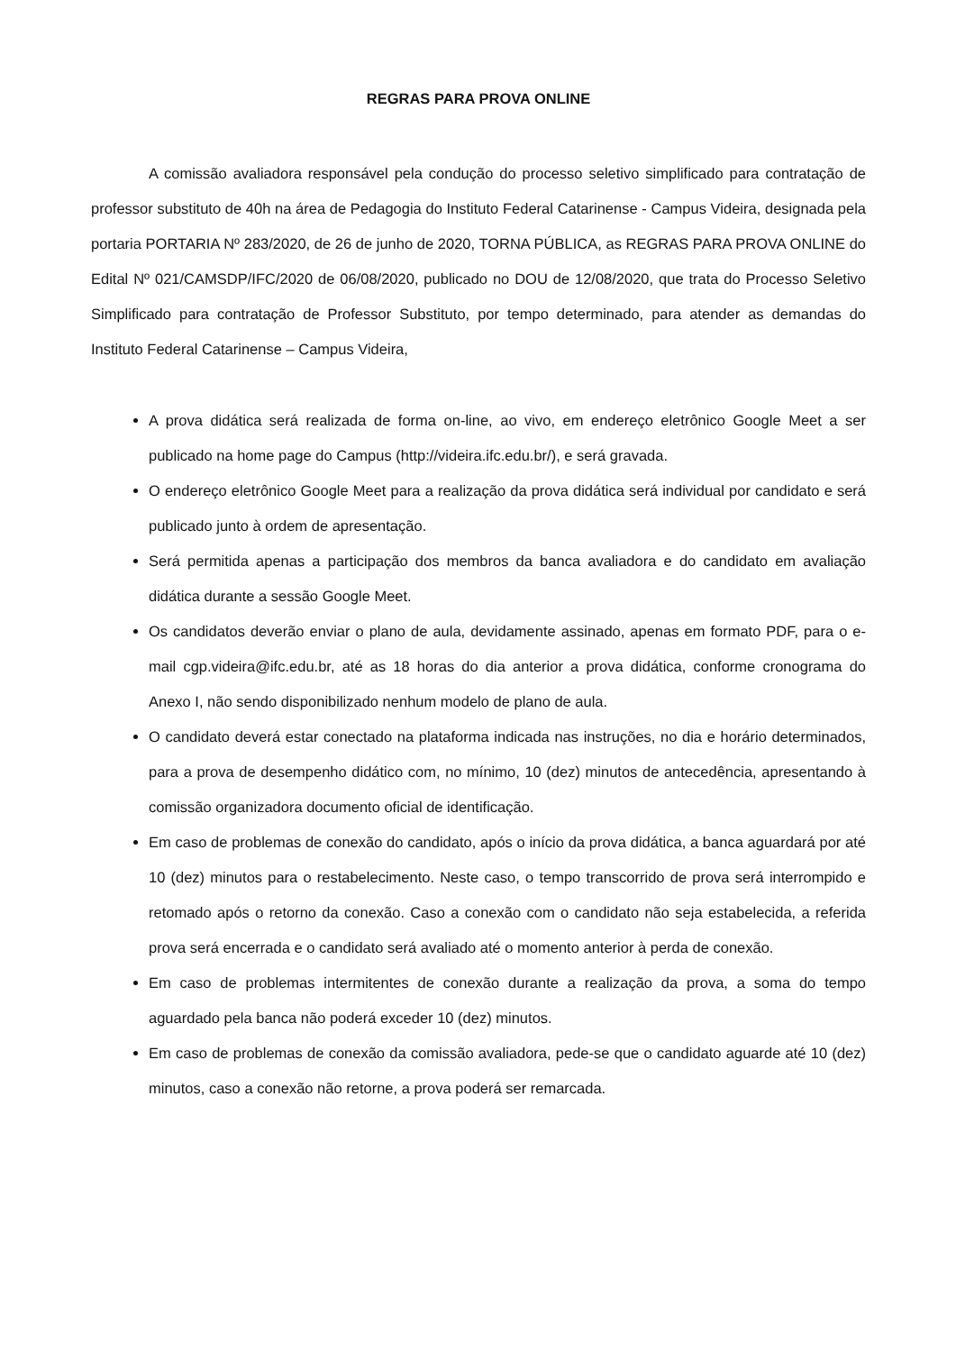REGRAS PARA PROVA ONLINE
A comissão avaliadora responsável pela condução do processo seletivo simplificado para contratação de professor substituto de 40h na área de Pedagogia do Instituto Federal Catarinense - Campus Videira, designada pela portaria PORTARIA Nº 283/2020, de 26 de junho de 2020, TORNA PÚBLICA, as REGRAS PARA PROVA ONLINE do Edital Nº 021/CAMSDP/IFC/2020 de 06/08/2020, publicado no DOU de 12/08/2020, que trata do Processo Seletivo Simplificado para contratação de Professor Substituto, por tempo determinado, para atender as demandas do Instituto Federal Catarinense – Campus Videira,
A prova didática será realizada de forma on-line, ao vivo, em endereço eletrônico Google Meet a ser publicado na home page do Campus (http://videira.ifc.edu.br/), e será gravada.
O endereço eletrônico Google Meet para a realização da prova didática será individual por candidato e será publicado junto à ordem de apresentação.
Será permitida apenas a participação dos membros da banca avaliadora e do candidato em avaliação didática durante a sessão Google Meet.
Os candidatos deverão enviar o plano de aula, devidamente assinado, apenas em formato PDF, para o e-mail cgp.videira@ifc.edu.br, até as 18 horas do dia anterior a prova didática, conforme cronograma do Anexo I, não sendo disponibilizado nenhum modelo de plano de aula.
O candidato deverá estar conectado na plataforma indicada nas instruções, no dia e horário determinados, para a prova de desempenho didático com, no mínimo, 10 (dez) minutos de antecedência, apresentando à comissão organizadora documento oficial de identificação.
Em caso de problemas de conexão do candidato, após o início da prova didática, a banca aguardará por até 10 (dez) minutos para o restabelecimento. Neste caso, o tempo transcorrido de prova será interrompido e retomado após o retorno da conexão. Caso a conexão com o candidato não seja estabelecida, a referida prova será encerrada e o candidato será avaliado até o momento anterior à perda de conexão.
Em caso de problemas intermitentes de conexão durante a realização da prova, a soma do tempo aguardado pela banca não poderá exceder 10 (dez) minutos.
Em caso de problemas de conexão da comissão avaliadora, pede-se que o candidato aguarde até 10 (dez) minutos, caso a conexão não retorne, a prova poderá ser remarcada.